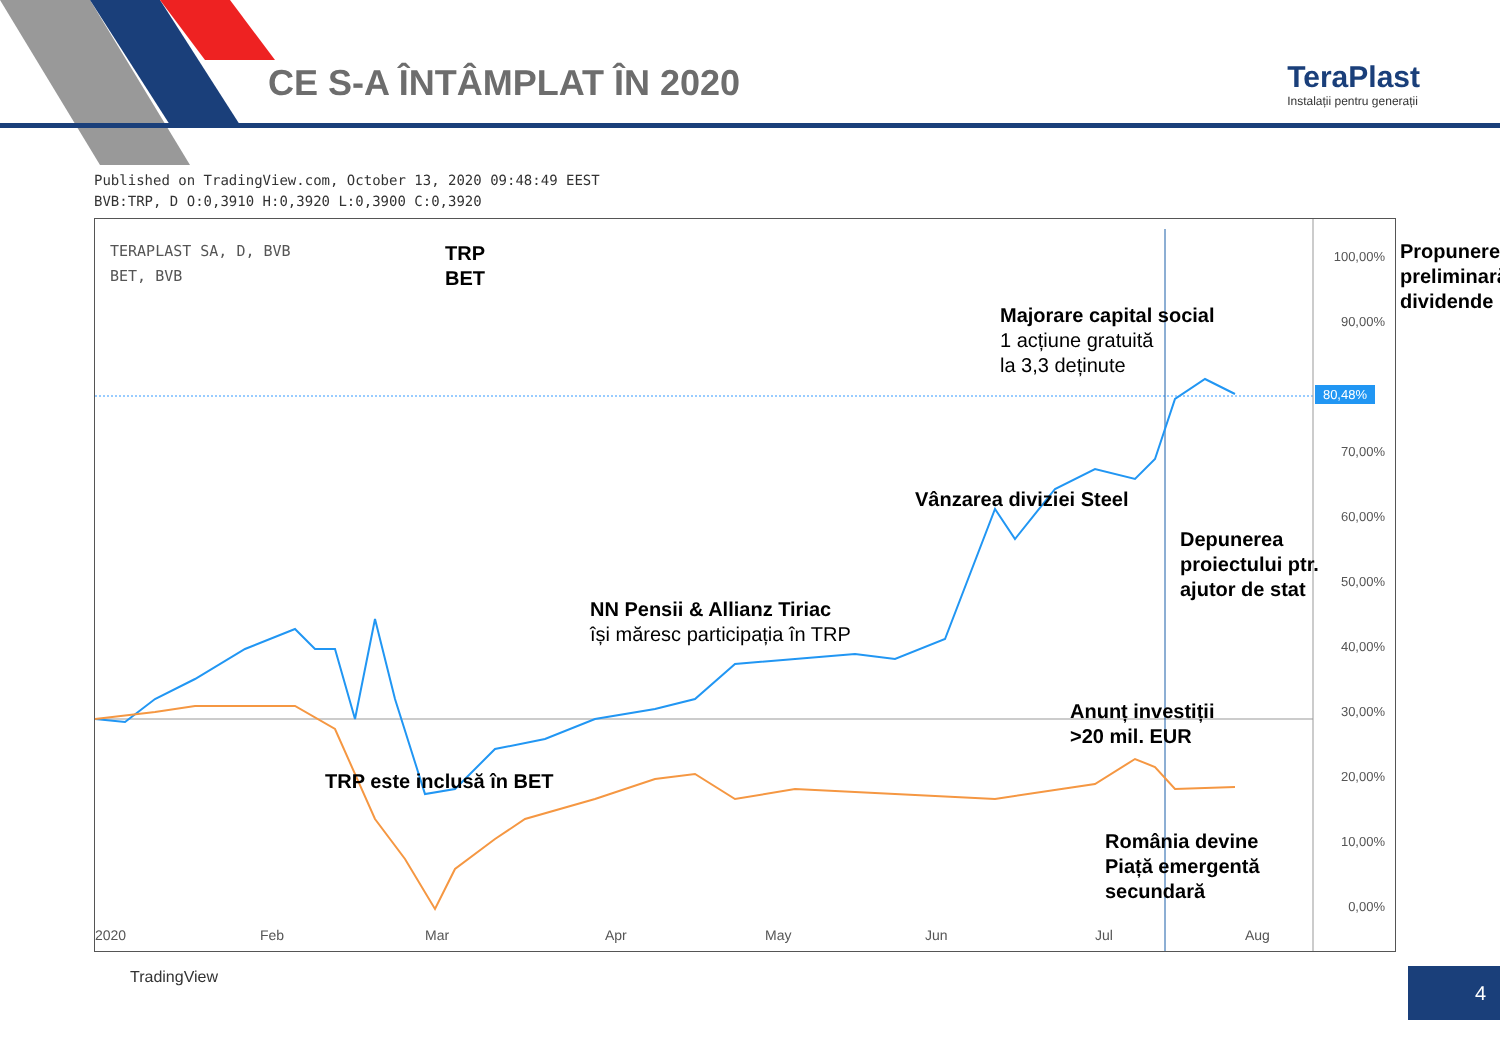CE S-A ÎNTÂMPLAT ÎN 2020
TeraPlast
Instalații pentru generații
Published on TradingView.com, October 13, 2020 09:48:49 EEST
BVB:TRP, D O:0,3910 H:0,3920 L:0,3900 C:0,3920
TERAPLAST SA, D, BVB
BET, BVB
TRP
BET
Majorare capital social
1 acțiune gratuită
la 3,3 deținute
Propunere
preliminară
dividende
Vânzarea diviziei Steel
Depunerea
proiectului ptr.
ajutor de stat
NN Pensii & Allianz Tiriac
își măresc participația în TRP
Anunț investiții
>20 mil. EUR
TRP este inclusă în BET
România devine
Piață emergentă
secundară
100,00%
90,00%
80,48%
70,00%
60,00%
50,00%
40,00%
30,00%
20,00%
10,00%
0,00%
2020 Feb Mar Apr May Jun Jul Aug
TradingView
4